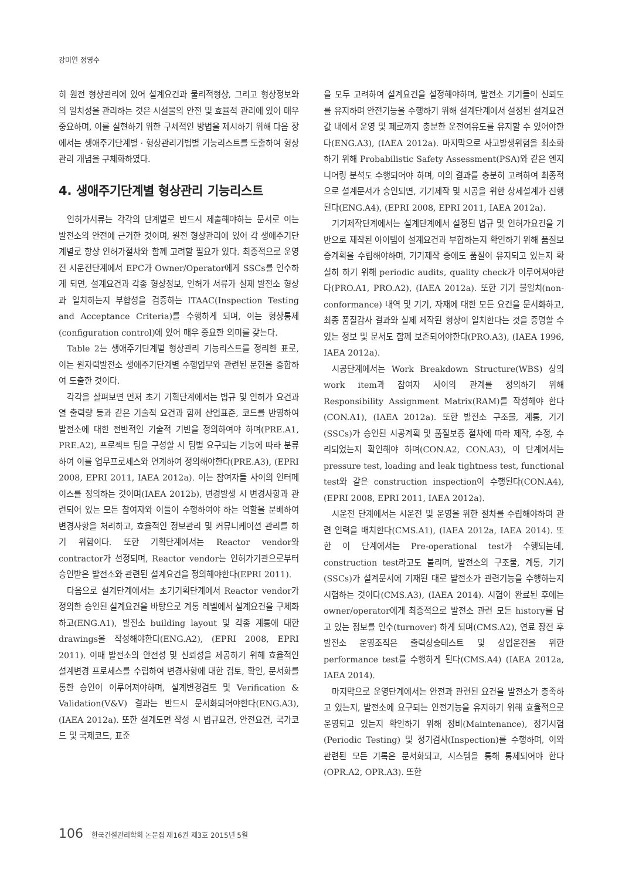강미연 정영수
히 원전 형상관리에 있어 설계요건과 물리적형상, 그리고 형상정보와의 일치성을 관리하는 것은 시설물의 안전 및 효율적 관리에 있어 매우 중요하며, 이를 실현하기 위한 구체적인 방법을 제시하기 위해 다음 장에서는 생애주기단계별 · 형상관리기법별 기능리스트를 도출하여 형상관리 개념을 구체화하였다.
4. 생애주기단계별 형상관리 기능리스트
인허가서류는 각각의 단계별로 반드시 제출해야하는 문서로 이는 발전소의 안전에 근거한 것이며, 원전 형상관리에 있어 각 생애주기단계별로 항상 인허가절차와 함께 고려할 필요가 있다. 최종적으로 운영 전 시운전단계에서 EPC가 Owner/Operator에게 SSCs를 인수하게 되면, 설계요건과 각종 형상정보, 인허가 서류가 실제 발전소 형상과 일치하는지 부합성을 검증하는 ITAAC(Inspection Testing and Acceptance Criteria)를 수행하게 되며, 이는 형상통제(configuration control)에 있어 매우 중요한 의미를 갖는다.
Table 2는 생애주기단계별 형상관리 기능리스트를 정리한 표로, 이는 원자력발전소 생애주기단계별 수행업무와 관련된 문헌을 종합하여 도출한 것이다.
각각을 살펴보면 먼저 초기 기획단계에서는 법규 및 인허가 요건과 열 출력량 등과 같은 기술적 요건과 함께 산업표준, 코드를 반영하여 발전소에 대한 전반적인 기술적 기반을 정의하여야 하며(PRE.A1, PRE.A2), 프로젝트 팀을 구성할 시 팀별 요구되는 기능에 따라 분류하여 이를 업무프로세스와 연계하여 정의해야한다(PRE.A3), (EPRI 2008, EPRI 2011, IAEA 2012a). 이는 참여자들 사이의 인터페이스를 정의하는 것이며(IAEA 2012b), 변경발생 시 변경사항과 관련되어 있는 모든 참여자와 이들이 수행하여야 하는 역할을 분배하여 변경사항을 처리하고, 효율적인 정보관리 및 커뮤니케이션 관리를 하기 위함이다. 또한 기획단계에서는 Reactor vendor와 contractor가 선정되며, Reactor vendor는 인허가기관으로부터 승인받은 발전소와 관련된 설계요건을 정의해야한다(EPRI 2011).
다음으로 설계단계에서는 초기기획단계에서 Reactor vendor가 정의한 승인된 설계요건을 바탕으로 계통 레벨에서 설계요건을 구체화하고(ENG.A1), 발전소 building layout 및 각종 계통에 대한 drawings을 작성해야한다(ENG.A2), (EPRI 2008, EPRI 2011). 이때 발전소의 안전성 및 신뢰성을 제공하기 위해 효율적인 설계변경 프로세스를 수립하여 변경사항에 대한 검토, 확인, 문서화를 통한 승인이 이루어져야하며, 설계변경검토 및 Verification & Validation(V&V) 결과는 반드시 문서화되어야한다(ENG.A3), (IAEA 2012a). 또한 설계도면 작성 시 법규요건, 안전요건, 국가코드 및 국제코드, 표준
을 모두 고려하여 설계요건을 설정해야하며, 발전소 기기들이 신뢰도를 유지하며 안전기능을 수행하기 위해 설계단계에서 설정된 설계요건값 내에서 운영 및 폐로까지 충분한 운전여유도를 유지할 수 있어야한다(ENG.A3), (IAEA 2012a). 마지막으로 사고발생위험을 최소화하기 위해 Probabilistic Safety Assessment(PSA)와 같은 엔지니어링 분석도 수행되어야 하며, 이의 결과를 충분히 고려하여 최종적으로 설계문서가 승인되면, 기기제작 및 시공을 위한 상세설계가 진행된다(ENG.A4), (EPRI 2008, EPRI 2011, IAEA 2012a).
기기제작단계에서는 설계단계에서 설정된 법규 및 인허가요건을 기반으로 제작된 아이템이 설계요건과 부합하는지 확인하기 위해 품질보증계획을 수립해야하며, 기기제작 중에도 품질이 유지되고 있는지 확실히 하기 위해 periodic audits, quality check가 이루어져야한다(PRO.A1, PRO.A2), (IAEA 2012a). 또한 기기 불일치(non-conformance) 내역 및 기기, 자재에 대한 모든 요건을 문서화하고, 최종 품질감사 결과와 실제 제작된 형상이 일치한다는 것을 증명할 수 있는 정보 및 문서도 함께 보존되어야한다(PRO.A3), (IAEA 1996, IAEA 2012a).
시공단계에서는 Work Breakdown Structure(WBS) 상의 work item과 참여자 사이의 관계를 정의하기 위해 Responsibility Assignment Matrix(RAM)를 작성해야 한다(CON.A1), (IAEA 2012a). 또한 발전소 구조물, 계통, 기기(SSCs)가 승인된 시공계획 및 품질보증 절차에 따라 제작, 수정, 수리되었는지 확인해야 하며(CON.A2, CON.A3), 이 단계에서는 pressure test, loading and leak tightness test, functional test와 같은 construction inspection이 수행된다(CON.A4), (EPRI 2008, EPRI 2011, IAEA 2012a).
시운전 단계에서는 시운전 및 운영을 위한 절차를 수립해야하며 관련 인력을 배치한다(CMS.A1), (IAEA 2012a, IAEA 2014). 또한 이 단계에서는 Pre-operational test가 수행되는데, construction test라고도 불리며, 발전소의 구조물, 계통, 기기(SSCs)가 설계문서에 기재된 대로 발전소가 관련기능을 수행하는지 시험하는 것이다(CMS.A3), (IAEA 2014). 시험이 완료된 후에는 owner/operator에게 최종적으로 발전소 관련 모든 history를 담고 있는 정보를 인수(turnover) 하게 되며(CMS.A2), 연료 장전 후 발전소 운영조직은 출력상승테스트 및 상업운전을 위한 performance test를 수행하게 된다(CMS.A4) (IAEA 2012a, IAEA 2014).
마지막으로 운영단계에서는 안전과 관련된 요건을 발전소가 충족하고 있는지, 발전소에 요구되는 안전기능을 유지하기 위해 효율적으로 운영되고 있는지 확인하기 위해 정비(Maintenance), 정기시험(Periodic Testing) 및 정기검사(Inspection)를 수행하며, 이와 관련된 모든 기록은 문서화되고, 시스템을 통해 통제되어야 한다(OPR.A2, OPR.A3). 또한
106 한국건설관리학회 논문집 제16권 제3호 2015년 5월